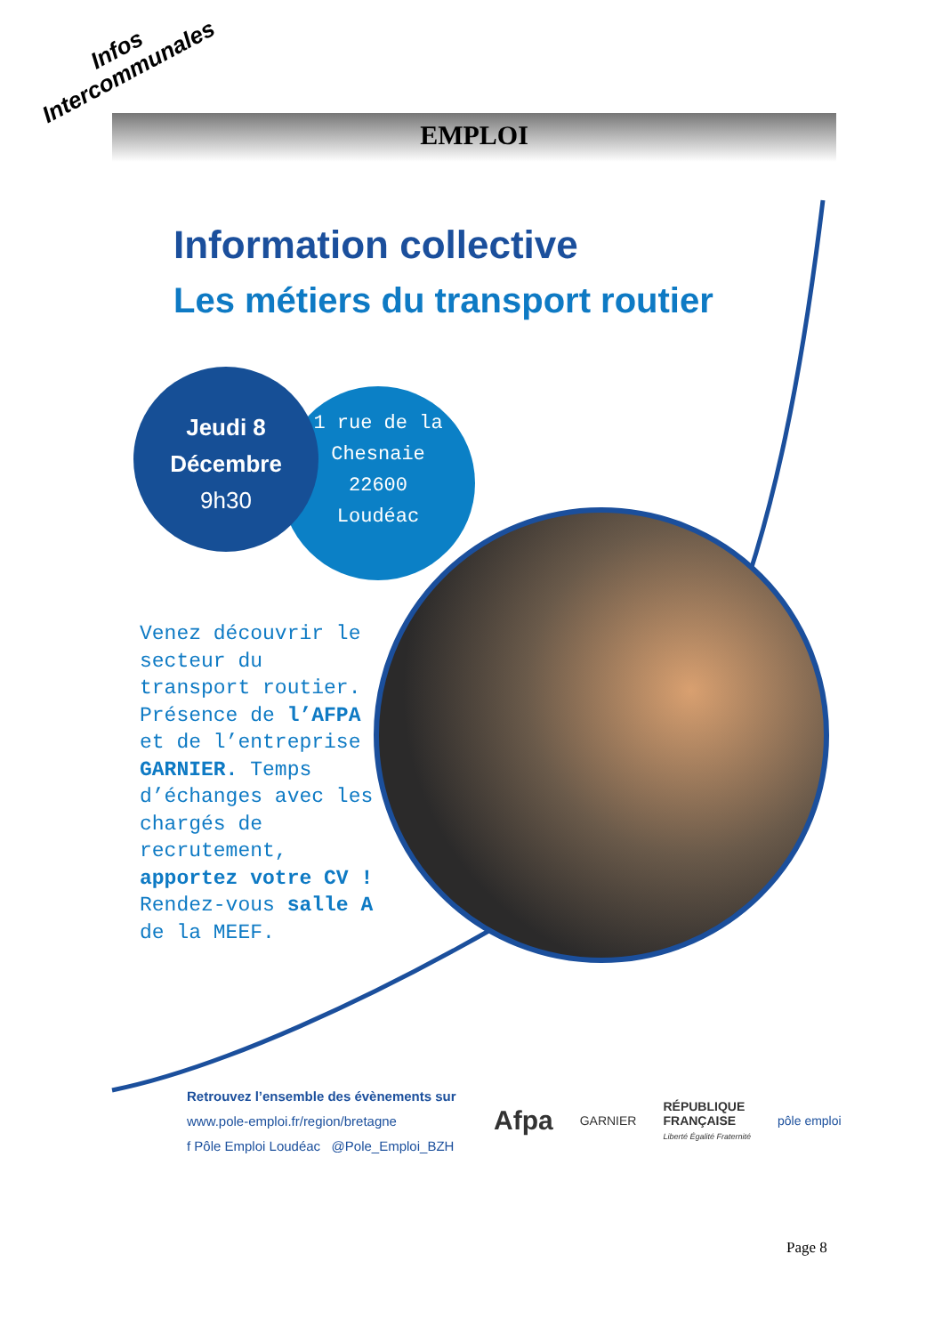Infos
Intercommunales
EMPLOI
Information collective
Les métiers du transport routier
1 rue de la Chesnaie 22600 Loudéac
Jeudi 8
Décembre
9h30
Venez découvrir le secteur du transport routier. Présence de l’AFPA et de l’entreprise GARNIER. Temps d’échanges avec les chargés de recrutement, apportez votre CV ! Rendez-vous salle A de la MEEF.
Retrouvez l’ensemble des évènements sur
www.pole-emploi.fr/region/bretagne
f Pôle Emploi Loudéac @Pole_Emploi_BZH
Afpa GARNIER RÉPUBLIQUE
FRANÇAISE
Liberté Égalité Fraternité pôle emploi
Page 8